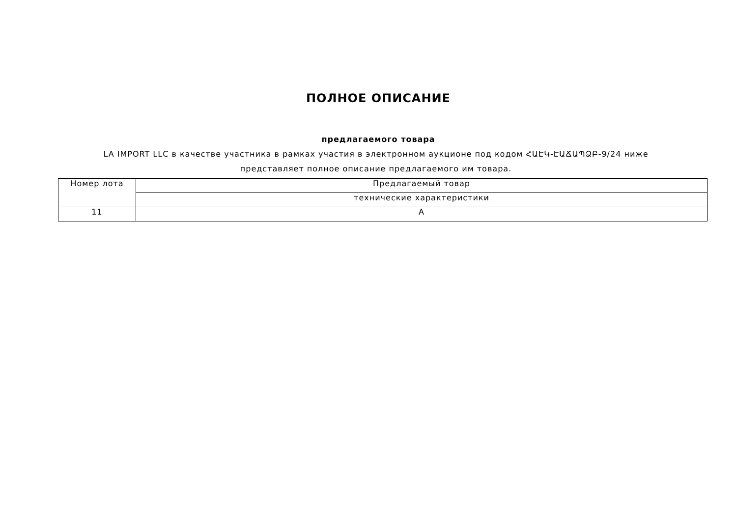ПОЛНОЕ ОПИСАНИЕ
предлагаемого товара
LA IMPORT LLC в качестве участника в рамках участия в электронном аукционе под кодом ՀԱԷԿ-ԷԱՃԱՊՁԲ-9/24 ниже представляет полное описание предлагаемого им товара.
| Номер лота | Предлагаемый товар |
| --- | --- |
| | технические характеристики |
| 11 | A |